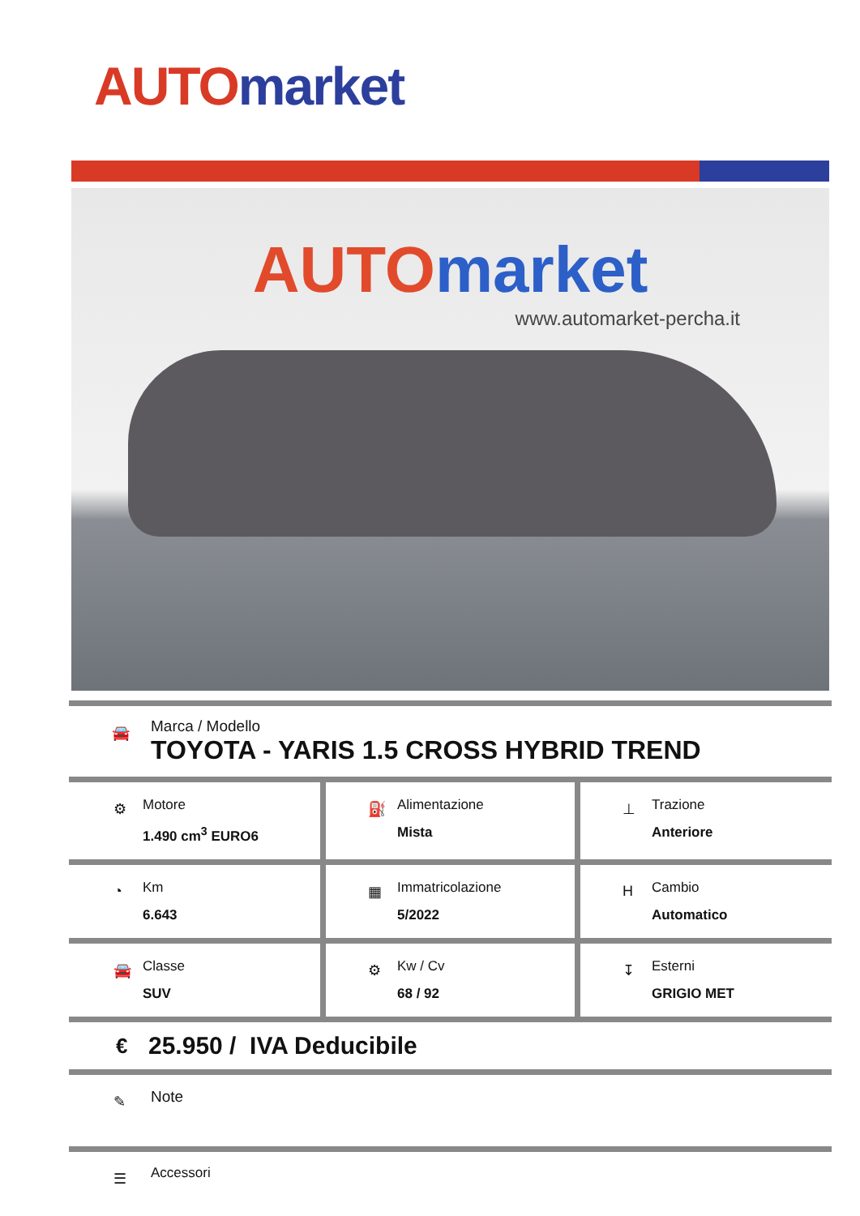AUTO market
AUTO market
www.automarket-percha.it
🚘
Marca / Modello
TOYOTA - YARIS 1.5 CROSS HYBRID TREND
⚙
Motore
1.490 cm<sup>3</sup> EURO6
⛽
Alimentazione
Mista
⊥
Trazione
Anteriore
◔
Km
6.643
▦
Immatricolazione
5/2022
H
Cambio
Automatico
🚘
Classe
SUV
⚙
Kw / Cv
68 / 92
↧
Esterni
GRIGIO MET
€ 25.950 / IVA Deducibile
✎ Note
☰ Accessori